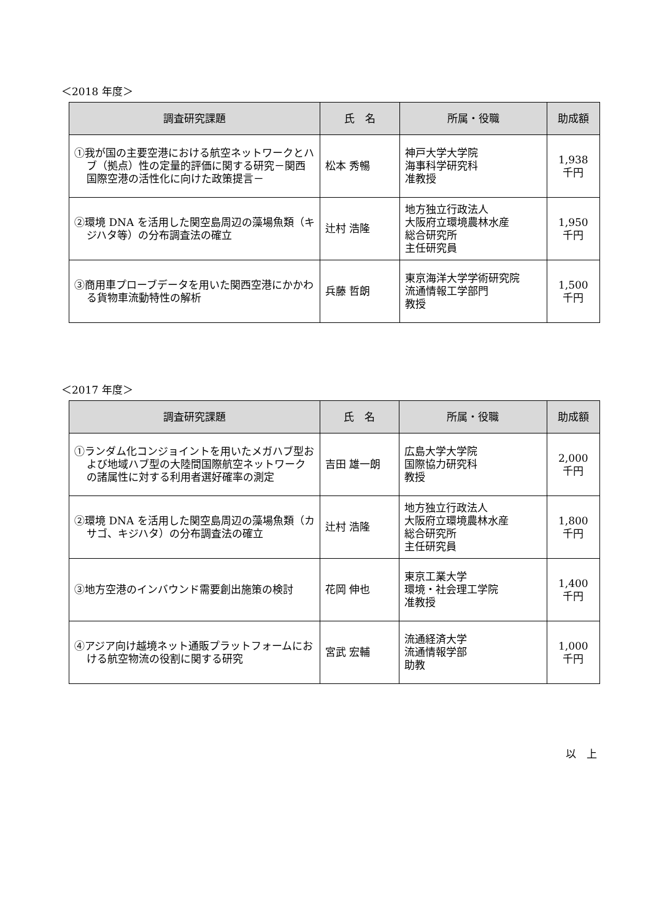＜2018 年度＞
| 調査研究課題 | 氏 名 | 所属・役職 | 助成額 |
| --- | --- | --- | --- |
| ①我が国の主要空港における航空ネットワークとハブ（拠点）性の定量的評価に関する研究－関西国際空港の活性化に向けた政策提言－ | 松本 秀暢 | 神戸大学大学院 海事科学研究科 准教授 | 1,938 千円 |
| ②環境 DNA を活用した関空島周辺の藻場魚類（キジハタ等）の分布調査法の確立 | 辻村 浩隆 | 地方独立行政法人 大阪府立環境農林水産 総合研究所 主任研究員 | 1,950 千円 |
| ③商用車プローブデータを用いた関西空港にかかわる貨物車流動特性の解析 | 兵藤 哲朗 | 東京海洋大学学術研究院 流通情報工学部門 教授 | 1,500 千円 |
＜2017 年度＞
| 調査研究課題 | 氏 名 | 所属・役職 | 助成額 |
| --- | --- | --- | --- |
| ①ランダム化コンジョイントを用いたメガハブ型および地域ハブ型の大陸間国際航空ネットワークの諸属性に対する利用者選好確率の測定 | 吉田 雄一朗 | 広島大学大学院 国際協力研究科 教授 | 2,000 千円 |
| ②環境 DNA を活用した関空島周辺の藻場魚類（カサゴ、キジハタ）の分布調査法の確立 | 辻村 浩隆 | 地方独立行政法人 大阪府立環境農林水産 総合研究所 主任研究員 | 1,800 千円 |
| ③地方空港のインバウンド需要創出施策の検討 | 花岡 伸也 | 東京工業大学 環境・社会理工学院 准教授 | 1,400 千円 |
| ④アジア向け越境ネット通販プラットフォームにおける航空物流の役割に関する研究 | 宮武 宏輔 | 流通経済大学 流通情報学部 助教 | 1,000 千円 |
以　上